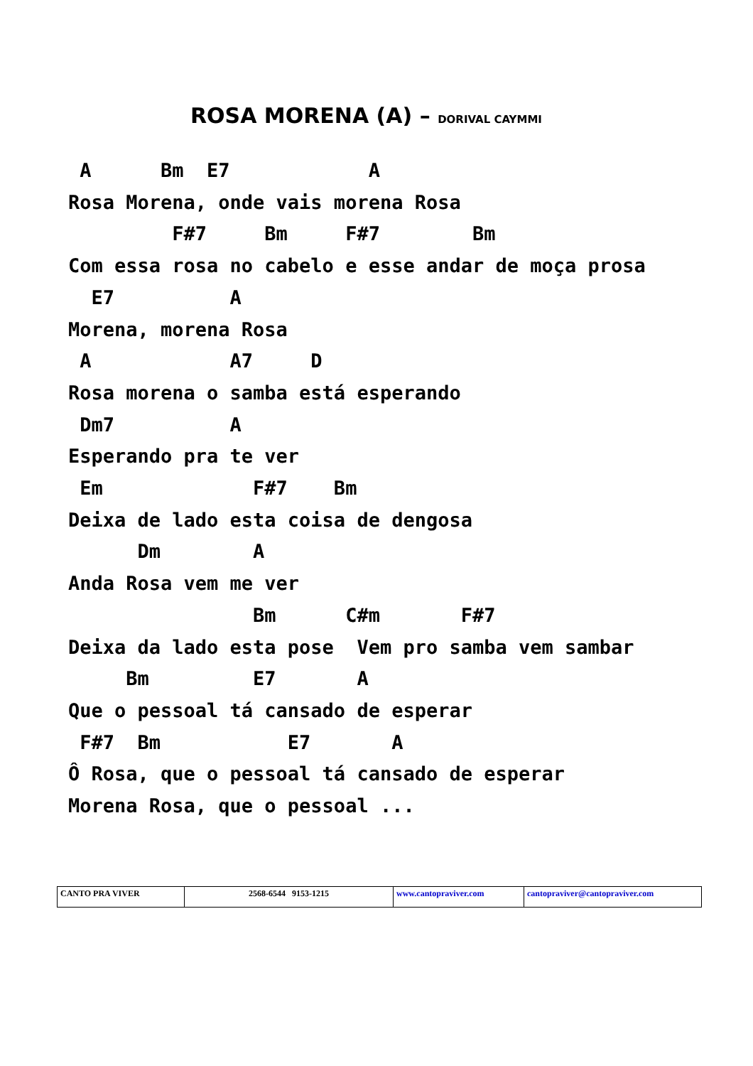ROSA MORENA (A) – DORIVAL CAYMMI
 A      Bm  E7            A
Rosa Morena, onde vais morena Rosa
         F#7     Bm     F#7        Bm
Com essa rosa no cabelo e esse andar de moça prosa
  E7          A
Morena, morena Rosa
 A            A7     D
Rosa morena o samba está esperando
 Dm7          A
Esperando pra te ver
 Em             F#7    Bm
Deixa de lado esta coisa de dengosa
      Dm        A
Anda Rosa vem me ver
                Bm      C#m       F#7
Deixa da lado esta pose  Vem pro samba vem sambar
     Bm         E7       A
Que o pessoal tá cansado de esperar
 F#7  Bm           E7       A
Ô Rosa, que o pessoal tá cansado de esperar
Morena Rosa, que o pessoal ...
| CANTO PRA VIVER | 2568-6544 9153-1215 | www.cantopraviver.com | cantopraviver@cantopraviver.com |